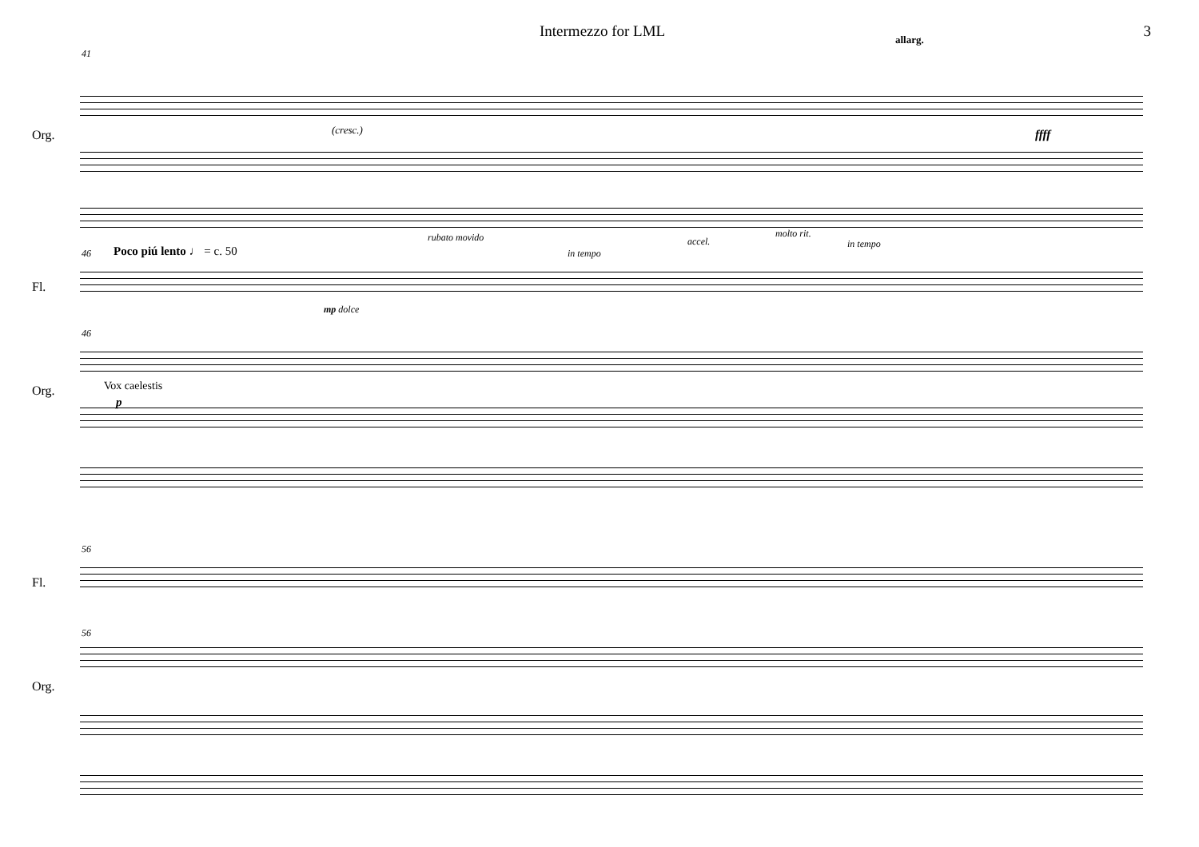Intermezzo for LML 3
allarg.
41
Org. (cresc.) ffff
46 Poco piú lento ♩ = c. 50
rubato movido
in tempo
accel.
molto rit.
in tempo
Fl.
mp dolce
46
Org. Vox caelestis
p
56
Fl.
56
Org.